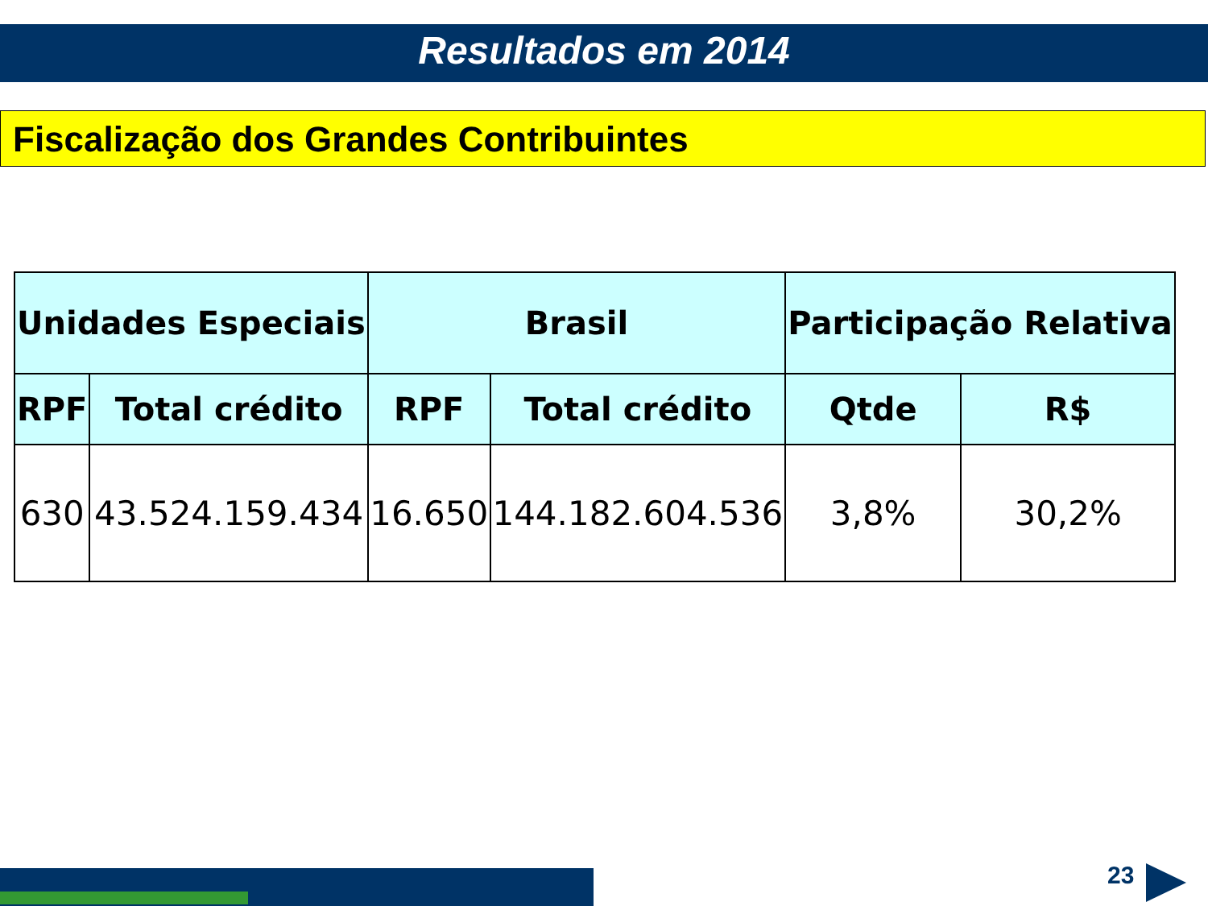Resultados em 2014
Fiscalização dos Grandes Contribuintes
| Unidades Especiais | | Brasil | | Participação Relativa | |
| --- | --- | --- | --- | --- | --- |
| RPF | Total crédito | RPF | Total crédito | Qtde | R$ |
| 630 | 43.524.159.434 | 16.650 | 144.182.604.536 | 3,8% | 30,2% |
23